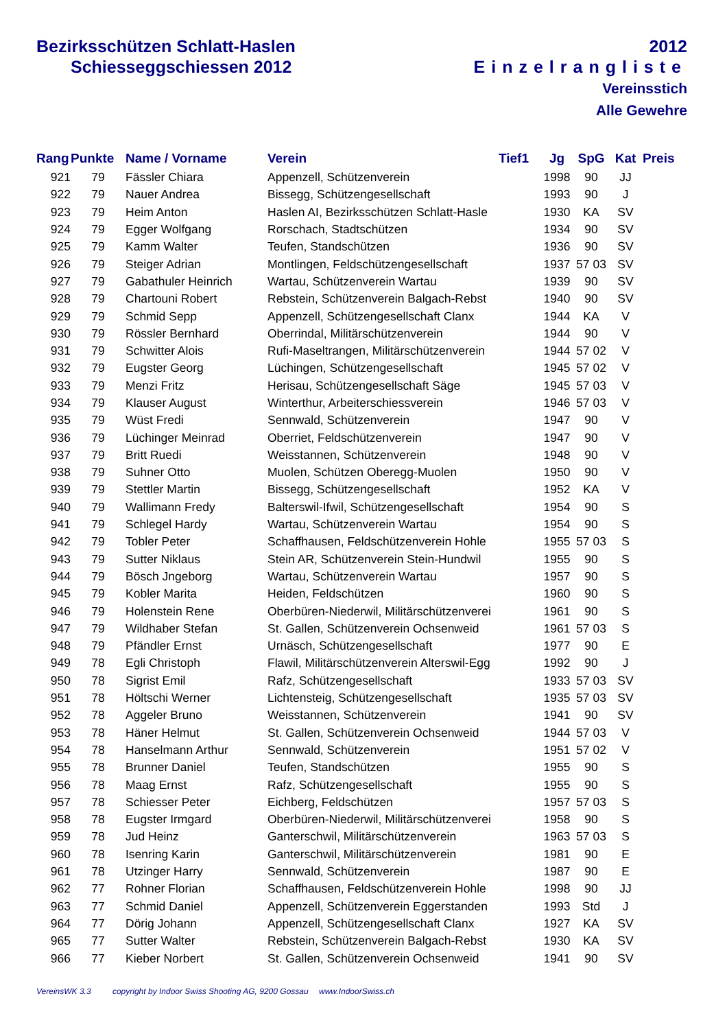Bezirksschützen Schlatt-Haslen
Schiesseggschiessen 2012
2012
Einzelrangliste
Vereinsstich
Alle Gewehre
| Rang | Punkte | Name / Vorname | Verein | Tief1 | Jg | SpG | Kat | Preis |
| --- | --- | --- | --- | --- | --- | --- | --- | --- |
| 921 | 79 | Fässler Chiara | Appenzell, Schützenverein | | 1998 | 90 | JJ | |
| 922 | 79 | Nauer Andrea | Bissegg, Schützengesellschaft | | 1993 | 90 | J | |
| 923 | 79 | Heim Anton | Haslen AI, Bezirksschützen Schlatt-Hasle | | 1930 | KA | SV | |
| 924 | 79 | Egger Wolfgang | Rorschach, Stadtschützen | | 1934 | 90 | SV | |
| 925 | 79 | Kamm Walter | Teufen, Standschützen | | 1936 | 90 | SV | |
| 926 | 79 | Steiger Adrian | Montlingen, Feldschützengesellschaft | | 1937 | 57 03 | SV | |
| 927 | 79 | Gabathuler Heinrich | Wartau, Schützenverein Wartau | | 1939 | 90 | SV | |
| 928 | 79 | Chartouni Robert | Rebstein, Schützenverein Balgach-Rebst | | 1940 | 90 | SV | |
| 929 | 79 | Schmid Sepp | Appenzell, Schützengesellschaft Clanx | | 1944 | KA | V | |
| 930 | 79 | Rössler Bernhard | Oberrindal, Militärschützenverein | | 1944 | 90 | V | |
| 931 | 79 | Schwitter Alois | Rufi-Maseltrangen, Militärschützenverein | | 1944 | 57 02 | V | |
| 932 | 79 | Eugster Georg | Lüchingen, Schützengesellschaft | | 1945 | 57 02 | V | |
| 933 | 79 | Menzi Fritz | Herisau, Schützengesellschaft Säge | | 1945 | 57 03 | V | |
| 934 | 79 | Klauser August | Winterthur, Arbeiterschiessverein | | 1946 | 57 03 | V | |
| 935 | 79 | Wüst Fredi | Sennwald, Schützenverein | | 1947 | 90 | V | |
| 936 | 79 | Lüchinger Meinrad | Oberriet, Feldschützenverein | | 1947 | 90 | V | |
| 937 | 79 | Britt Ruedi | Weisstannen, Schützenverein | | 1948 | 90 | V | |
| 938 | 79 | Suhner Otto | Muolen, Schützen Oberegg-Muolen | | 1950 | 90 | V | |
| 939 | 79 | Stettler Martin | Bissegg, Schützengesellschaft | | 1952 | KA | V | |
| 940 | 79 | Wallimann Fredy | Balterswil-Ifwil, Schützengesellschaft | | 1954 | 90 | S | |
| 941 | 79 | Schlegel Hardy | Wartau, Schützenverein Wartau | | 1954 | 90 | S | |
| 942 | 79 | Tobler Peter | Schaffhausen, Feldschützenverein Hohle | | 1955 | 57 03 | S | |
| 943 | 79 | Sutter Niklaus | Stein AR, Schützenverein Stein-Hundwil | | 1955 | 90 | S | |
| 944 | 79 | Bösch Jngeborg | Wartau, Schützenverein Wartau | | 1957 | 90 | S | |
| 945 | 79 | Kobler Marita | Heiden, Feldschützen | | 1960 | 90 | S | |
| 946 | 79 | Holenstein Rene | Oberbüren-Niederwil, Militärschützenverei | | 1961 | 90 | S | |
| 947 | 79 | Wildhaber Stefan | St. Gallen, Schützenverein Ochsenweid | | 1961 | 57 03 | S | |
| 948 | 79 | Pfändler Ernst | Urnäsch, Schützengesellschaft | | 1977 | 90 | E | |
| 949 | 78 | Egli Christoph | Flawil, Militärschützenverein Alterswil-Egg | | 1992 | 90 | J | |
| 950 | 78 | Sigrist Emil | Rafz, Schützengesellschaft | | 1933 | 57 03 | SV | |
| 951 | 78 | Höltschi Werner | Lichtensteig, Schützengesellschaft | | 1935 | 57 03 | SV | |
| 952 | 78 | Aggeler Bruno | Weisstannen, Schützenverein | | 1941 | 90 | SV | |
| 953 | 78 | Häner Helmut | St. Gallen, Schützenverein Ochsenweid | | 1944 | 57 03 | V | |
| 954 | 78 | Hanselmann Arthur | Sennwald, Schützenverein | | 1951 | 57 02 | V | |
| 955 | 78 | Brunner Daniel | Teufen, Standschützen | | 1955 | 90 | S | |
| 956 | 78 | Maag Ernst | Rafz, Schützengesellschaft | | 1955 | 90 | S | |
| 957 | 78 | Schiesser Peter | Eichberg, Feldschützen | | 1957 | 57 03 | S | |
| 958 | 78 | Eugster Irmgard | Oberbüren-Niederwil, Militärschützenverei | | 1958 | 90 | S | |
| 959 | 78 | Jud Heinz | Ganterschwil, Militärschützenverein | | 1963 | 57 03 | S | |
| 960 | 78 | Isenring Karin | Ganterschwil, Militärschützenverein | | 1981 | 90 | E | |
| 961 | 78 | Utzinger Harry | Sennwald, Schützenverein | | 1987 | 90 | E | |
| 962 | 77 | Rohner Florian | Schaffhausen, Feldschützenverein Hohle | | 1998 | 90 | JJ | |
| 963 | 77 | Schmid Daniel | Appenzell, Schützenverein Eggerstanden | | 1993 | Std | J | |
| 964 | 77 | Dörig Johann | Appenzell, Schützengesellschaft Clanx | | 1927 | KA | SV | |
| 965 | 77 | Sutter Walter | Rebstein, Schützenverein Balgach-Rebst | | 1930 | KA | SV | |
| 966 | 77 | Kieber Norbert | St. Gallen, Schützenverein Ochsenweid | | 1941 | 90 | SV | |
VereinsWK 3.3 copyright by Indoor Swiss Shooting AG, 9200 Gossau www.IndoorSwiss.ch